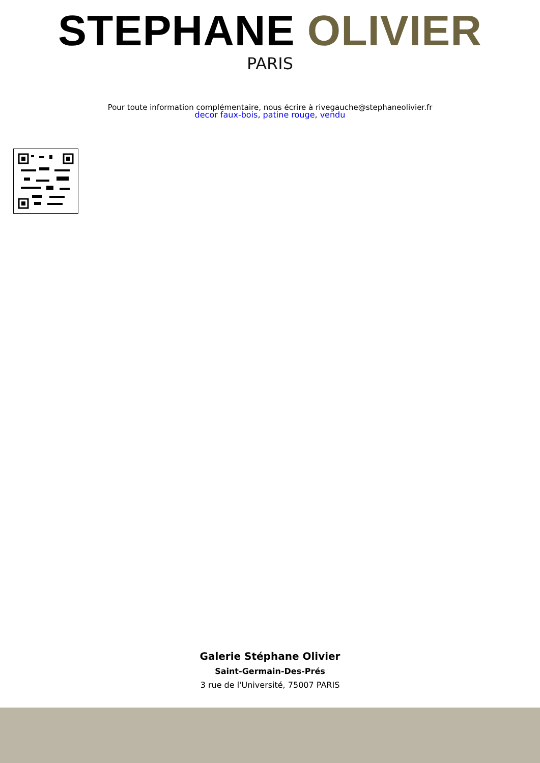STEPHANE OLIVIER
PARIS
Pour toute information complémentaire, nous écrire à rivegauche@stephaneolivier.fr
decor faux-bois, patine rouge, vendu
Galerie Stéphane Olivier
Saint-Germain-Des-Prés
3 rue de l'Université, 75007 PARIS